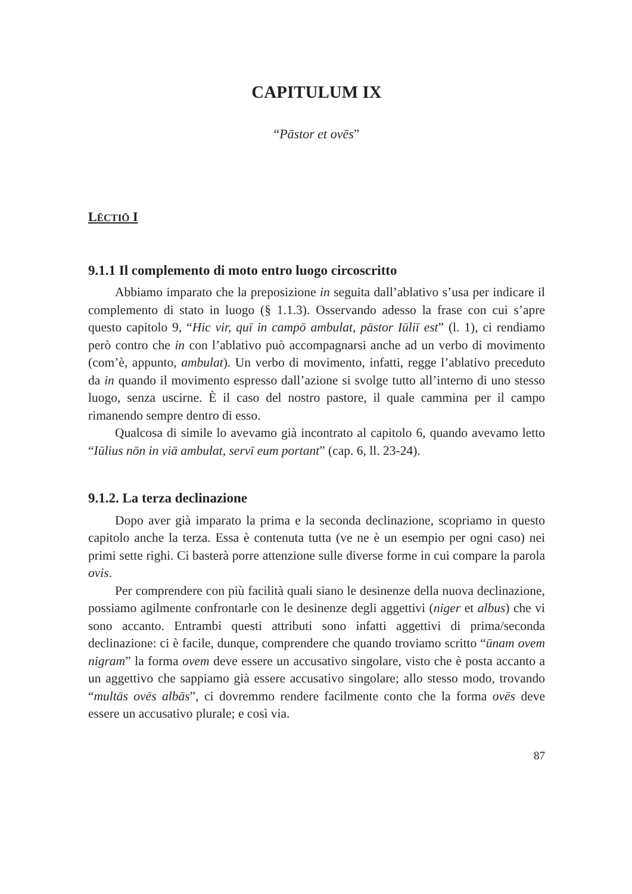CAPITULUM IX
“Pāstor et ovēs”
LĒCTIŌ I
9.1.1 Il complemento di moto entro luogo circoscritto
Abbiamo imparato che la preposizione in seguita dall’ablativo s’usa per indicare il complemento di stato in luogo (§ 1.1.3). Osservando adesso la frase con cui s’apre questo capitolo 9, “Hic vir, quī in campō ambulat, pāstor Iūliī est” (l. 1), ci rendiamo però contro che in con l’ablativo può accompagnarsi anche ad un verbo di movimento (com’è, appunto, ambulat). Un verbo di movimento, infatti, regge l’ablativo preceduto da in quando il movimento espresso dall’azione si svolge tutto all’interno di uno stesso luogo, senza uscirne. È il caso del nostro pastore, il quale cammina per il campo rimanendo sempre dentro di esso.
Qualcosa di simile lo avevamo già incontrato al capitolo 6, quando avevamo letto “Iūlius nōn in viā ambulat, servī eum portant” (cap. 6, ll. 23-24).
9.1.2. La terza declinazione
Dopo aver già imparato la prima e la seconda declinazione, scopriamo in questo capitolo anche la terza. Essa è contenuta tutta (ve ne è un esempio per ogni caso) nei primi sette righi. Ci basterà porre attenzione sulle diverse forme in cui compare la parola ovis.
Per comprendere con più facilità quali siano le desinenze della nuova declinazione, possiamo agilmente confrontarle con le desinenze degli aggettivi (niger et albus) che vi sono accanto. Entrambi questi attributi sono infatti aggettivi di prima/seconda declinazione: ci è facile, dunque, comprendere che quando troviamo scritto “ūnam ovem nigram” la forma ovem deve essere un accusativo singolare, visto che è posta accanto a un aggettivo che sappiamo già essere accusativo singolare; allo stesso modo, trovando “multās ovēs albās”, ci dovremmo rendere facilmente conto che la forma ovēs deve essere un accusativo plurale; e così via.
87